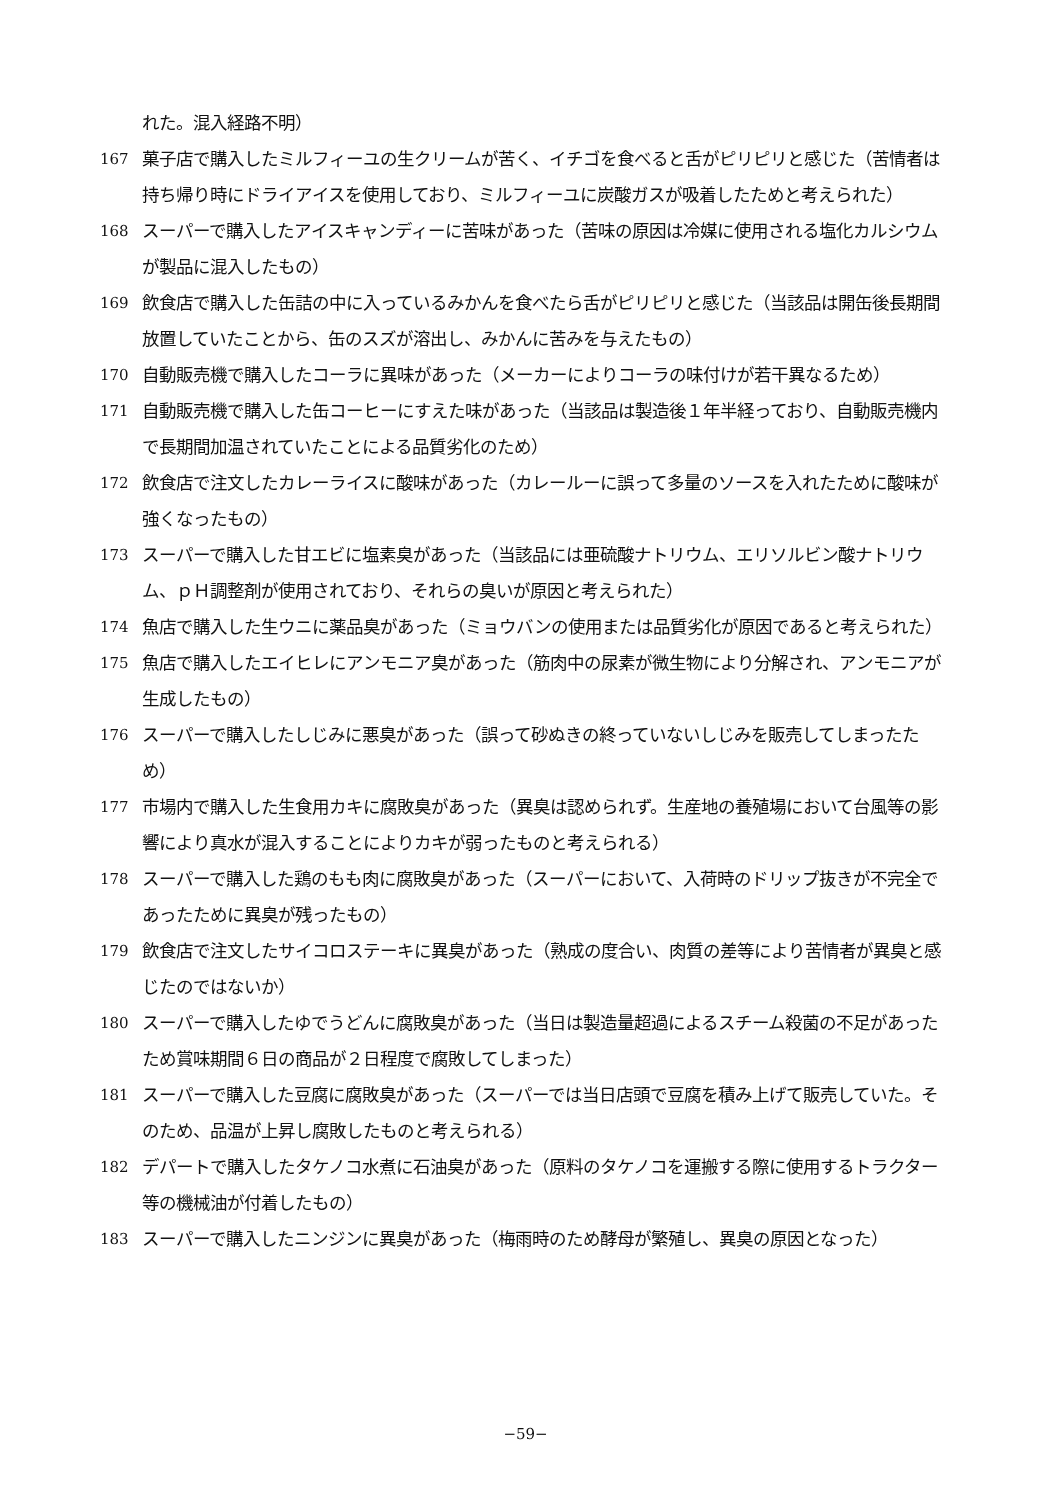れた。混入経路不明）
167
菓子店で購入したミルフィーユの生クリームが苦く、イチゴを食べると舌がピリピリと感じた（苦情者は持ち帰り時にドライアイスを使用しており、ミルフィーユに炭酸ガスが吸着したためと考えられた）
168
スーパーで購入したアイスキャンディーに苦味があった（苦味の原因は冷媒に使用される塩化カルシウムが製品に混入したもの）
169
飲食店で購入した缶詰の中に入っているみかんを食べたら舌がピリピリと感じた（当該品は開缶後長期間放置していたことから、缶のスズが溶出し、みかんに苦みを与えたもの）
170
自動販売機で購入したコーラに異味があった（メーカーによりコーラの味付けが若干異なるため）
171
自動販売機で購入した缶コーヒーにすえた味があった（当該品は製造後１年半経っており、自動販売機内で長期間加温されていたことによる品質劣化のため）
172
飲食店で注文したカレーライスに酸味があった（カレールーに誤って多量のソースを入れたために酸味が強くなったもの）
173
スーパーで購入した甘エビに塩素臭があった（当該品には亜硫酸ナトリウム、エリソルビン酸ナトリウム、ｐＨ調整剤が使用されており、それらの臭いが原因と考えられた）
174
魚店で購入した生ウニに薬品臭があった（ミョウバンの使用または品質劣化が原因であると考えられた）
175
魚店で購入したエイヒレにアンモニア臭があった（筋肉中の尿素が微生物により分解され、アンモニアが生成したもの）
176
スーパーで購入したしじみに悪臭があった（誤って砂ぬきの終っていないしじみを販売してしまったため）
177
市場内で購入した生食用カキに腐敗臭があった（異臭は認められず。生産地の養殖場において台風等の影響により真水が混入することによりカキが弱ったものと考えられる）
178
スーパーで購入した鶏のもも肉に腐敗臭があった（スーパーにおいて、入荷時のドリップ抜きが不完全であったために異臭が残ったもの）
179
飲食店で注文したサイコロステーキに異臭があった（熟成の度合い、肉質の差等により苦情者が異臭と感じたのではないか）
180
スーパーで購入したゆでうどんに腐敗臭があった（当日は製造量超過によるスチーム殺菌の不足があったため賞味期間６日の商品が２日程度で腐敗してしまった）
181
スーパーで購入した豆腐に腐敗臭があった（スーパーでは当日店頭で豆腐を積み上げて販売していた。そのため、品温が上昇し腐敗したものと考えられる）
182
デパートで購入したタケノコ水煮に石油臭があった（原料のタケノコを運搬する際に使用するトラクター等の機械油が付着したもの）
183
スーパーで購入したニンジンに異臭があった（梅雨時のため酵母が繁殖し、異臭の原因となった）
−59−